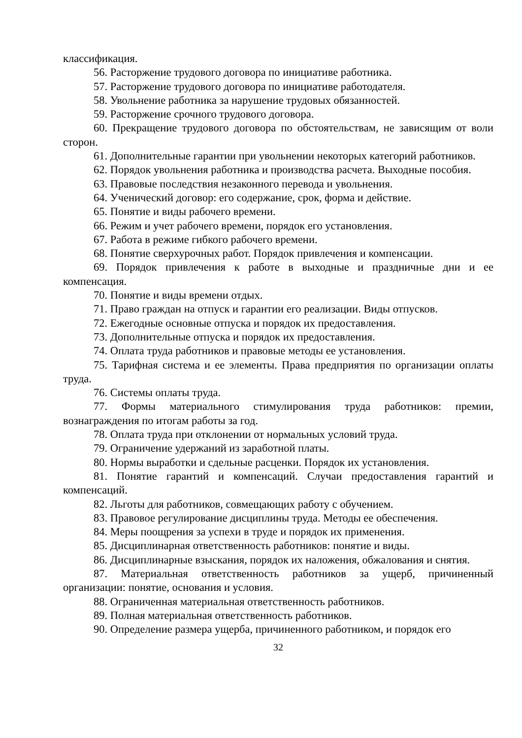классификация.
56. Расторжение трудового договора по инициативе работника.
57. Расторжение трудового договора по инициативе работодателя.
58. Увольнение работника за нарушение трудовых обязанностей.
59. Расторжение срочного трудового договора.
60. Прекращение трудового договора по обстоятельствам, не зависящим от воли сторон.
61. Дополнительные гарантии при увольнении некоторых категорий работников.
62. Порядок увольнения работника и производства расчета. Выходные пособия.
63. Правовые последствия незаконного перевода и увольнения.
64. Ученический договор: его содержание, срок, форма и действие.
65. Понятие и виды рабочего времени.
66. Режим и учет рабочего времени, порядок его установления.
67. Работа в режиме гибкого рабочего времени.
68. Понятие сверхурочных работ. Порядок привлечения и компенсации.
69. Порядок привлечения к работе в выходные и праздничные дни и ее компенсация.
70. Понятие и виды времени отдых.
71. Право граждан на отпуск и гарантии его реализации. Виды отпусков.
72. Ежегодные основные отпуска и порядок их предоставления.
73. Дополнительные отпуска и порядок их предоставления.
74. Оплата труда работников и правовые методы ее установления.
75. Тарифная система и ее элементы. Права предприятия по организации оплаты труда.
76. Системы оплаты труда.
77. Формы материального стимулирования труда работников: премии, вознаграждения по итогам работы за год.
78. Оплата труда при отклонении от нормальных условий труда.
79. Ограничение удержаний из заработной платы.
80. Нормы выработки и сдельные расценки. Порядок их установления.
81. Понятие гарантий и компенсаций. Случаи предоставления гарантий и компенсаций.
82. Льготы для работников, совмещающих работу с обучением.
83. Правовое регулирование дисциплины труда. Методы ее обеспечения.
84. Меры поощрения за успехи в труде и порядок их применения.
85. Дисциплинарная ответственность работников: понятие и виды.
86. Дисциплинарные взыскания, порядок их наложения, обжалования и снятия.
87. Материальная ответственность работников за ущерб, причиненный организации: понятие, основания и условия.
88. Ограниченная материальная ответственность работников.
89. Полная материальная ответственность работников.
90. Определение размера ущерба, причиненного работником, и порядок его
32